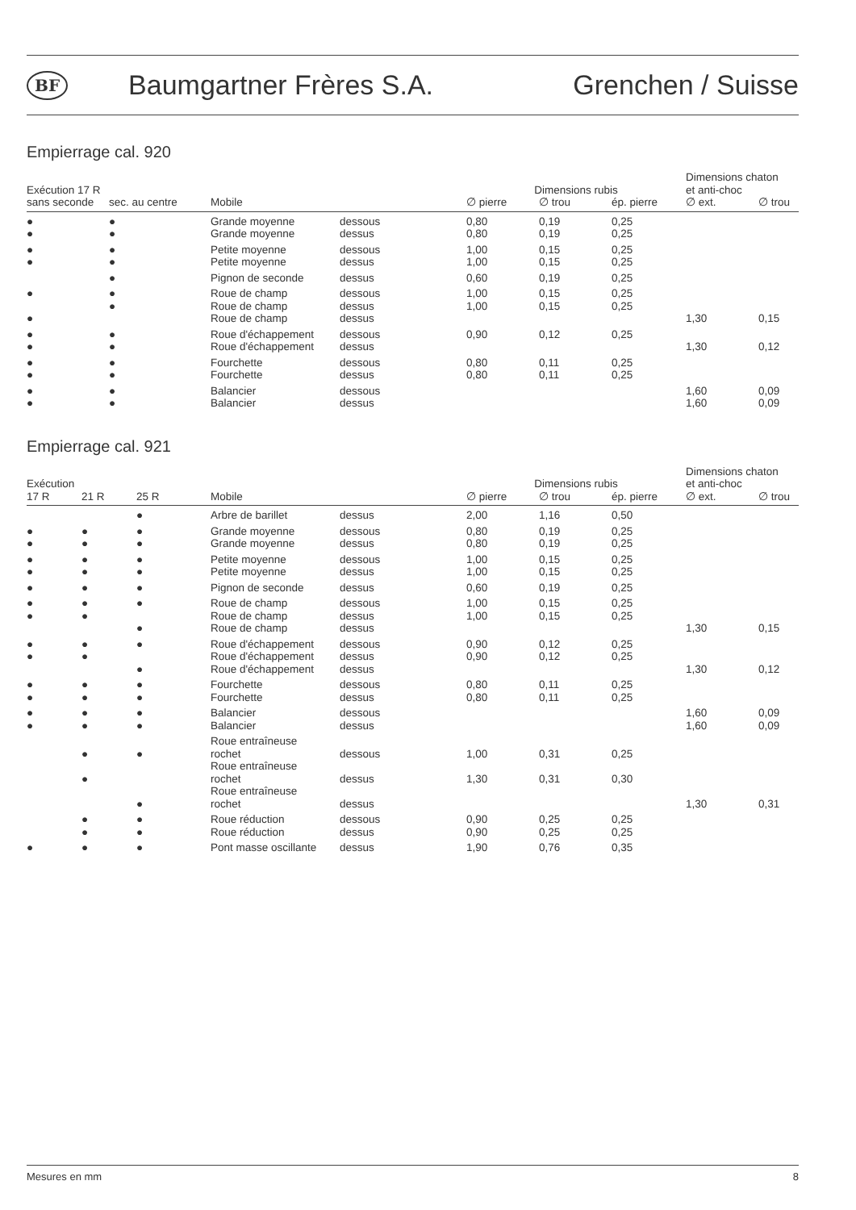BF Baumgartner Frères S.A. Grenchen / Suisse
Empierrage cal. 920
| Exécution 17 R | | | | Dimensions rubis | | | Dimensions chaton et anti-choc | |
| --- | --- | --- | --- | --- | --- | --- | --- | --- |
| sans seconde | sec. au centre | Mobile | | ∅ pierre | ∅ trou | ép. pierre | ∅ ext. | ∅ trou |
| ● | ● | Grande moyenne | dessous | 0,80 | 0,19 | 0,25 | | |
| ● | ● | Grande moyenne | dessus | 0,80 | 0,19 | 0,25 | | |
| ● | ● | Petite moyenne | dessous | 1,00 | 0,15 | 0,25 | | |
| ● | ● | Petite moyenne | dessus | 1,00 | 0,15 | 0,25 | | |
| | ● | Pignon de seconde | dessus | 0,60 | 0,19 | 0,25 | | |
| ● | ● | Roue de champ | dessous | 1,00 | 0,15 | 0,25 | | |
| | ● | Roue de champ | dessus | 1,00 | 0,15 | 0,25 | | |
| ● | | Roue de champ | dessus | | | | 1,30 | 0,15 |
| ● | ● | Roue d'échappement | dessous | 0,90 | 0,12 | 0,25 | | |
| ● | ● | Roue d'échappement | dessus | | | | 1,30 | 0,12 |
| ● | ● | Fourchette | dessous | 0,80 | 0,11 | 0,25 | | |
| ● | ● | Fourchette | dessus | 0,80 | 0,11 | 0,25 | | |
| ● | ● | Balancier | dessous | | | | 1,60 | 0,09 |
| ● | ● | Balancier | dessus | | | | 1,60 | 0,09 |
Empierrage cal. 921
| Exécution | | | | | Dimensions rubis | | | Dimensions chaton et anti-choc | |
| --- | --- | --- | --- | --- | --- | --- | --- | --- | --- |
| 17 R | 21 R | 25 R | Mobile | | ∅ pierre | ∅ trou | ép. pierre | ∅ ext. | ∅ trou |
| | | ● | Arbre de barillet | dessus | 2,00 | 1,16 | 0,50 | | |
| ● | ● | ● | Grande moyenne | dessous | 0,80 | 0,19 | 0,25 | | |
| ● | ● | ● | Grande moyenne | dessus | 0,80 | 0,19 | 0,25 | | |
| ● | ● | ● | Petite moyenne | dessous | 1,00 | 0,15 | 0,25 | | |
| ● | ● | ● | Petite moyenne | dessus | 1,00 | 0,15 | 0,25 | | |
| ● | ● | ● | Pignon de seconde | dessus | 0,60 | 0,19 | 0,25 | | |
| ● | ● | ● | Roue de champ | dessous | 1,00 | 0,15 | 0,25 | | |
| ● | ● | | Roue de champ | dessus | 1,00 | 0,15 | 0,25 | | |
| | | ● | Roue de champ | dessus | | | | 1,30 | 0,15 |
| ● | ● | ● | Roue d'échappement | dessous | 0,90 | 0,12 | 0,25 | | |
| ● | ● | | Roue d'échappement | dessus | 0,90 | 0,12 | 0,25 | | |
| | | ● | Roue d'échappement | dessus | | | | 1,30 | 0,12 |
| ● | ● | ● | Fourchette | dessous | 0,80 | 0,11 | 0,25 | | |
| ● | ● | ● | Fourchette | dessus | 0,80 | 0,11 | 0,25 | | |
| ● | ● | ● | Balancier | dessous | | | | 1,60 | 0,09 |
| ● | ● | ● | Balancier | dessus | | | | 1,60 | 0,09 |
| | ● | ● | Roue entraîneuse rochet | dessous | 1,00 | 0,31 | 0,25 | | |
| | ● | | Roue entraîneuse rochet | dessus | 1,30 | 0,31 | 0,30 | | |
| | | ● | Roue entraîneuse rochet | dessus | | | | 1,30 | 0,31 |
| | ● | ● | Roue réduction | dessous | 0,90 | 0,25 | 0,25 | | |
| | ● | ● | Roue réduction | dessus | 0,90 | 0,25 | 0,25 | | |
| ● | ● | ● | Pont masse oscillante | dessus | 1,90 | 0,76 | 0,35 | | |
Mesures en mm 8